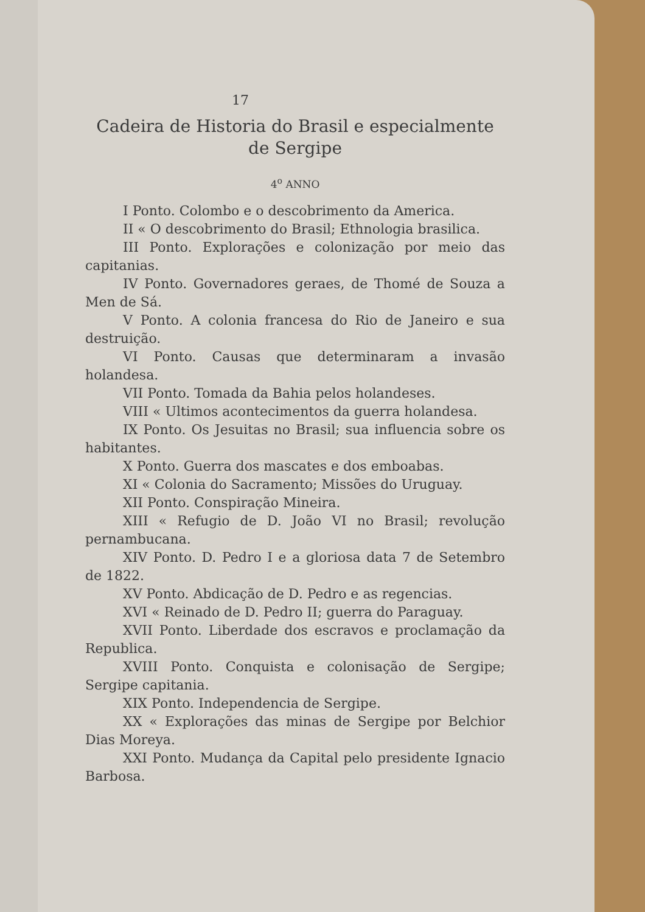17
Cadeira de Historia do Brasil e especialmente de Sergipe
4<sup>o</sup> ANNO
I Ponto. Colombo e o descobrimento da America.
II « O descobrimento do Brasil; Ethnologia brasilica.
III Ponto. Explorações e colonização por meio das capitanias.
IV Ponto. Governadores geraes, de Thomé de Souza a Men de Sá.
V Ponto. A colonia francesa do Rio de Janeiro e sua destruição.
VI Ponto. Causas que determinaram a invasão holandesa.
VII Ponto. Tomada da Bahia pelos holandeses.
VIII « Ultimos acontecimentos da guerra holandesa.
IX Ponto. Os Jesuitas no Brasil; sua influencia sobre os habitantes.
X Ponto. Guerra dos mascates e dos emboabas.
XI « Colonia do Sacramento; Missões do Uruguay.
XII Ponto. Conspiração Mineira.
XIII « Refugio de D. João VI no Brasil; revolução pernambucana.
XIV Ponto. D. Pedro I e a gloriosa data 7 de Setembro de 1822.
XV Ponto. Abdicação de D. Pedro e as regencias.
XVI « Reinado de D. Pedro II; guerra do Paraguay.
XVII Ponto. Liberdade dos escravos e proclamação da Republica.
XVIII Ponto. Conquista e colonisação de Sergipe; Sergipe capitania.
XIX Ponto. Independencia de Sergipe.
XX « Explorações das minas de Sergipe por Belchior Dias Moreya.
XXI Ponto. Mudança da Capital pelo presidente Ignacio Barbosa.